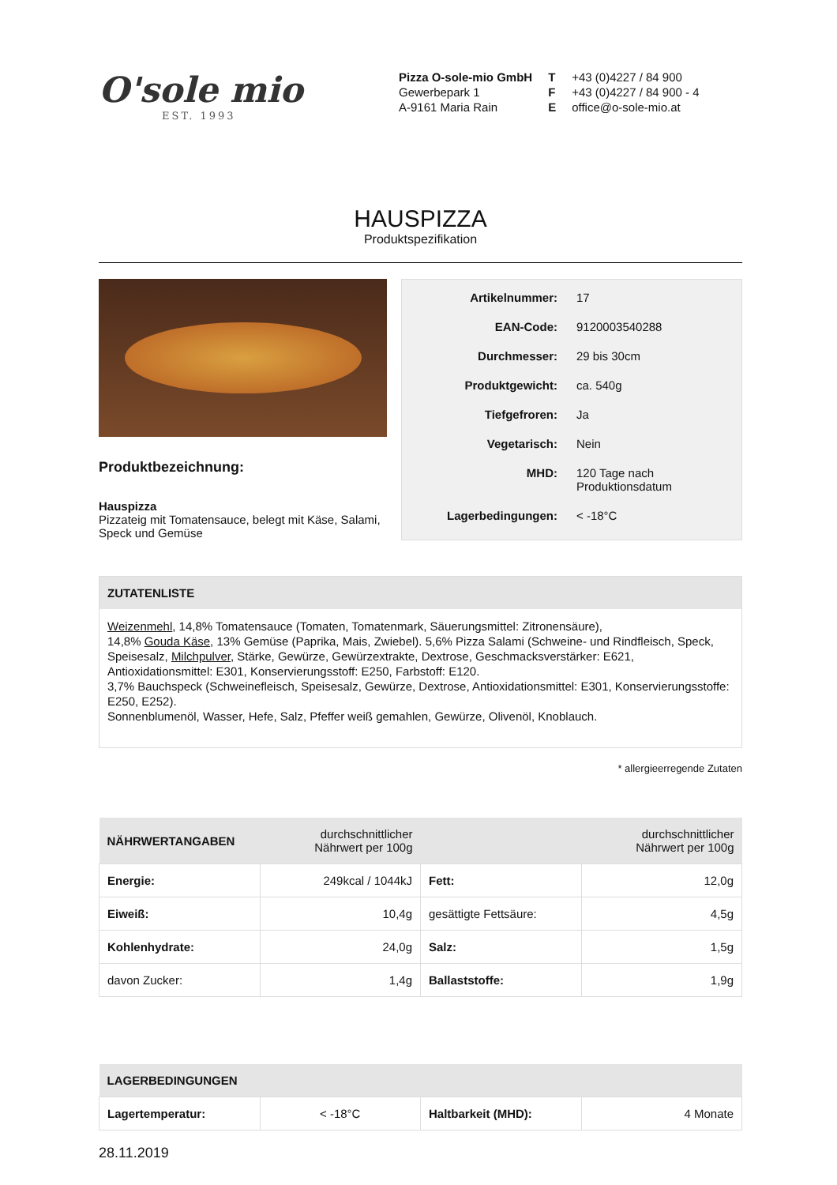O'sole mio
EST. 1993
Pizza O-sole-mio GmbH
Gewerbepark 1
A-9161 Maria Rain
T +43 (0)4227 / 84 900
F +43 (0)4227 / 84 900 - 4
Eoffice@o-sole-mio.at
HAUSPIZZA
Produktspezifikation
Produktbezeichnung:
Hauspizza
Pizzateig mit Tomatensauce, belegt mit Käse, Salami, Speck und Gemüse
| Artikelnummer: | 17 |
| EAN-Code: | 9120003540288 |
| Durchmesser: | 29 bis 30cm |
| Produktgewicht: | ca. 540g |
| Tiefgefroren: | Ja |
| Vegetarisch: | Nein |
| MHD: | 120 Tage nach Produktionsdatum |
| Lagerbedingungen: | < -18°C |
ZUTATENLISTE
Weizenmehl, 14,8% Tomatensauce (Tomaten, Tomatenmark, Säuerungsmittel: Zitronensäure),
14,8% Gouda Käse, 13% Gemüse (Paprika, Mais, Zwiebel). 5,6% Pizza Salami (Schweine- und Rindfleisch, Speck, Speisesalz, Milchpulver, Stärke, Gewürze, Gewürzextrakte, Dextrose, Geschmacksverstärker: E621, Antioxidationsmittel: E301, Konservierungsstoff: E250, Farbstoff: E120.
3,7% Bauchspeck (Schweinefleisch, Speisesalz, Gewürze, Dextrose, Antioxidationsmittel: E301, Konservierungsstoffe: E250, E252).
Sonnenblumenöl, Wasser, Hefe, Salz, Pfeffer weiß gemahlen, Gewürze, Olivenöl, Knoblauch.
* allergieerregende Zutaten
| NÄHRWERTANGABEN | durchschnittlicher Nährwert per 100g | | durchschnittlicher Nährwert per 100g |
| --- | --- | --- | --- |
| Energie: | 249kcal / 1044kJ | Fett: | 12,0g |
| Eiweiß: | 10,4g | gesättigte Fettsäure: | 4,5g |
| Kohlenhydrate: | 24,0g | Salz: | 1,5g |
| davon Zucker: | 1,4g | Ballaststoffe: | 1,9g |
| LAGERBEDINGUNGEN | | | |
| --- | --- | --- | --- |
| Lagertemperatur: | < -18°C | Haltbarkeit (MHD): | 4 Monate |
28.11.2019